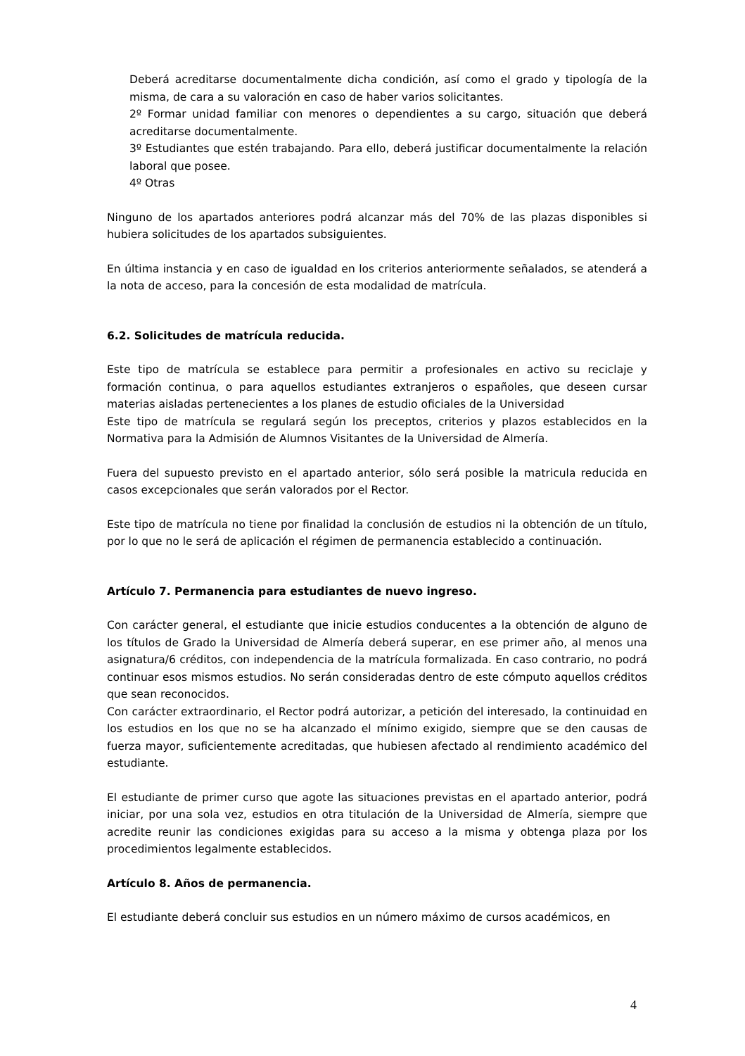Deberá acreditarse documentalmente dicha condición, así como el grado y tipología de la misma, de cara a su valoración en caso de haber varios solicitantes.
2º Formar unidad familiar con menores o dependientes a su cargo, situación que deberá acreditarse documentalmente.
3º Estudiantes que estén trabajando. Para ello, deberá justificar documentalmente la relación laboral que posee.
4º Otras
Ninguno de los apartados anteriores podrá alcanzar más del 70% de las plazas disponibles si hubiera solicitudes de los apartados subsiguientes.
En última instancia y en caso de igualdad en los criterios anteriormente señalados, se atenderá a la nota de acceso, para la concesión de esta modalidad de matrícula.
6.2. Solicitudes de matrícula reducida.
Este tipo de matrícula se establece para permitir a profesionales en activo su reciclaje y formación continua, o para aquellos estudiantes extranjeros o españoles, que deseen cursar materias aisladas pertenecientes a los planes de estudio oficiales de la Universidad
Este tipo de matrícula se regulará según los preceptos, criterios y plazos establecidos en la Normativa para la Admisión de Alumnos Visitantes de la Universidad de Almería.
Fuera del supuesto previsto en el apartado anterior, sólo será posible la matricula reducida en casos excepcionales que serán valorados por el Rector.
Este tipo de matrícula no tiene por finalidad la conclusión de estudios ni la obtención de un título, por lo que no le será de aplicación el régimen de permanencia establecido a continuación.
Artículo 7. Permanencia para estudiantes de nuevo ingreso.
Con carácter general, el estudiante que inicie estudios conducentes a la obtención de alguno de los títulos de Grado la Universidad de Almería deberá superar, en ese primer año, al menos una asignatura/6 créditos, con independencia de la matrícula formalizada. En caso contrario, no podrá continuar esos mismos estudios. No serán consideradas dentro de este cómputo aquellos créditos que sean reconocidos.
Con carácter extraordinario, el Rector podrá autorizar, a petición del interesado, la continuidad en los estudios en los que no se ha alcanzado el mínimo exigido, siempre que se den causas de fuerza mayor, suficientemente acreditadas, que hubiesen afectado al rendimiento académico del estudiante.
El estudiante de primer curso que agote las situaciones previstas en el apartado anterior, podrá iniciar, por una sola vez, estudios en otra titulación de la Universidad de Almería, siempre que acredite reunir las condiciones exigidas para su acceso a la misma y obtenga plaza por los procedimientos legalmente establecidos.
Artículo 8. Años de permanencia.
El estudiante deberá concluir sus estudios en un número máximo de cursos académicos, en
4